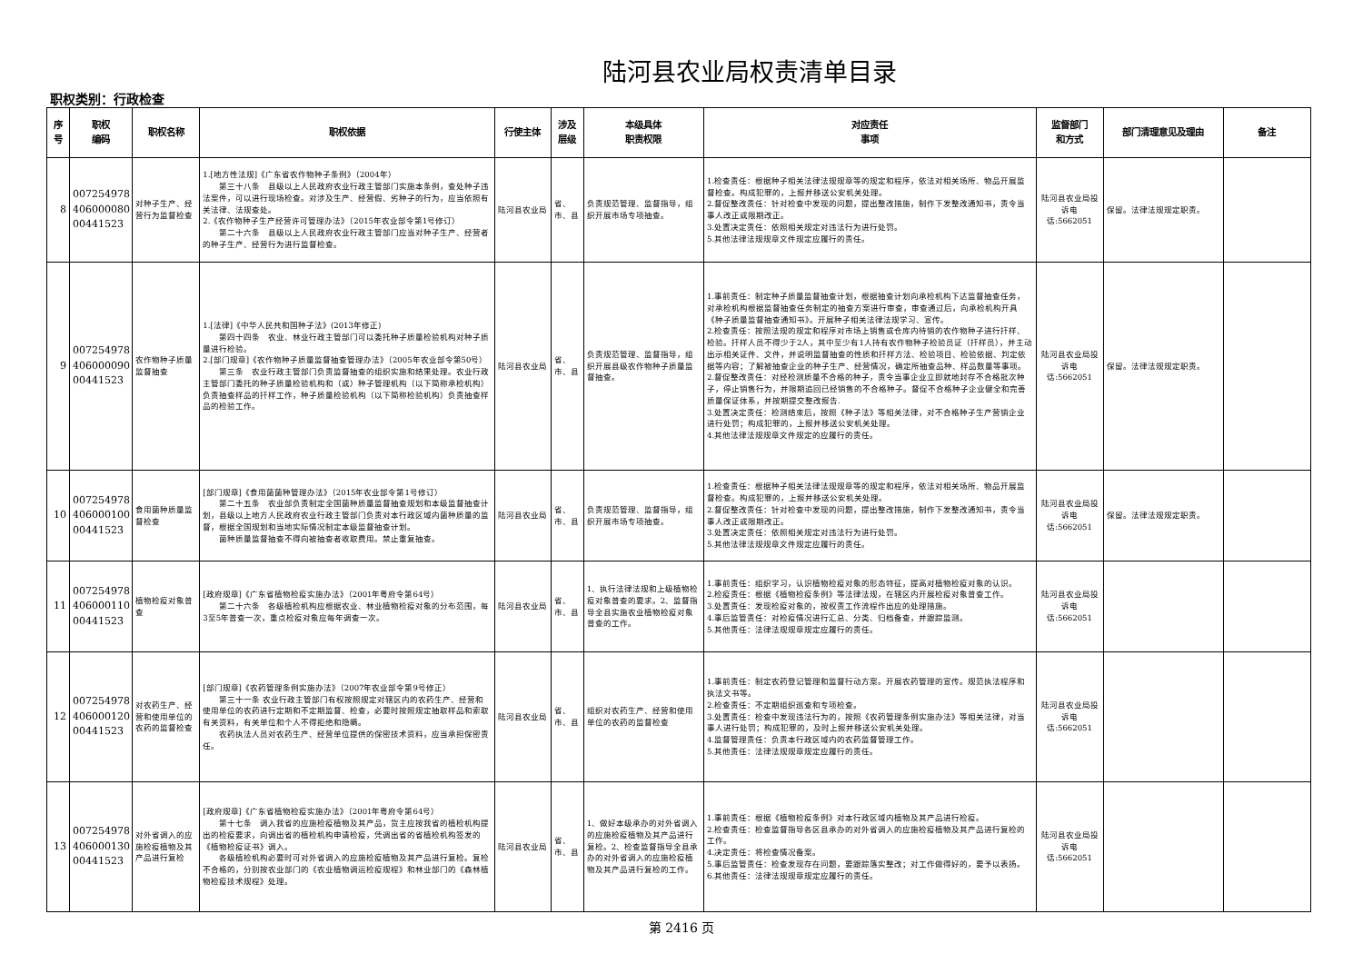陆河县农业局权责清单目录
职权类别：行政检查
| 序号 | 职权 编码 | 职权名称 | 职权依据 | 行使主体 | 涉及 层级 | 本级具体 职责权限 | 对应责任 事项 | 监督部门 和方式 | 部门清理意见及理由 | 备注 |
| --- | --- | --- | --- | --- | --- | --- | --- | --- | --- | --- |
| 8 | 007254978 406000080 00441523 | 对种子生产、经营行为监督检查 | 1.[地方性法规]《广东省农作物种子条例》（2004年） 第三十八条 县级以上人民政府农业行政主管部门实施本条例，查处种子违法案件，可以进行现场检查。对涉及生产、经营假、劣种子的行为，应当依照有关法律、法规查处。 2.《农作物种子生产经营许可管理办法》（2015年农业部令第1号修订） 第二十六条 县级以上人民政府农业行政主管部门应当对种子生产、经营者的种子生产、经营行为进行监督检查。 | 陆河县农业局 | 省、市、县 | 负责规范管理、监督指导，组织开展市场专项抽查。 | 1.检查责任：根据种子相关法律法规规章等的规定和程序，依法对相关场所、物品开展监督检查。构成犯罪的，上报并移送公安机关处理。 2.督促整改责任：针对检查中发现的问题，提出整改措施，制作下发整改通知书，责令当事人改正或限期改正。 3.处置决定责任：依照相关规定对违法行为进行处罚。 5.其他法律法规规章文件规定应履行的责任。 | 陆河县农业局投诉电话:5662051 | 保留。法律法规规定职责。 | |
| 9 | 007254978 406000090 00441523 | 农作物种子质量监督抽查 | 1.[法律]《中华人民共和国种子法》(2013年修正) 第四十四条 农业、林业行政主管部门可以委托种子质量检验机构对种子质量进行检验。 2.[部门规章]《农作物种子质量监督抽查管理办法》（2005年农业部令第50号） 第三条 农业行政主管部门负责监督抽查的组织实施和结果处理。农业行政主管部门委托的种子质量检验机构和（或）种子管理机构（以下简称承检机构）负责抽查样品的扦样工作，种子质量检验机构（以下简称检验机构）负责抽查样品的检验工作。 | 陆河县农业局 | 省、市、县 | 负责规范管理、监督指导，组织开展县级农作物种子质量监督抽查。 | 1.事前责任：制定种子质量监督抽查计划，根据抽查计划向承检机构下达监督抽查任务，对承检机构根据监督抽查任务制定的抽查方案进行审查，审查通过后，向承检机构开具《种子质量监督抽查通知书》。开展种子相关法律法规学习、宣传。 2.检查责任：按照法规的规定和程序对市场上销售或仓库内待销的农作物种子进行扦样、检验。扦样人员不得少于2人，其中至少有1人持有农作物种子检验员证（扦样员），并主动出示相关证件、文件，并说明监督抽查的性质和扦样方法、检验项目、检验依据、判定依据等内容；了解被抽查企业的种子生产、经营情况，确定所抽查品种、样品数量等事项。 2.督促整改责任：对经检测质量不合格的种子，责令当事企业立即就地封存不合格批次种子，停止销售行为，并限期追回已经销售的不合格种子。督促不合格种子企业健全和完善质量保证体系，并按期提交整改报告. 3.处置决定责任：检测结束后，按照《种子法》等相关法律，对不合格种子生产营销企业进行处罚；构成犯罪的，上报并移送公安机关处理。 4.其他法律法规规章文件规定的应履行的责任。 | 陆河县农业局投诉电话:5662051 | 保留。法律法规规定职责。 | |
| 10 | 007254978 406000100 00441523 | 食用菌种质量监督检查 | [部门规章]《食用菌菌种管理办法》（2015年农业部令第1号修订） 第二十五条 农业部负责制定全国菌种质量监督抽查规划和本级监督抽查计划，县级以上地方人民政府农业行政主管部门负责对本行政区域内菌种质量的监督，根据全国规划和当地实际情况制定本级监督抽查计划。 菌种质量监督抽查不得向被抽查者收取费用。禁止重复抽查。 | 陆河县农业局 | 省、市、县 | 负责规范管理、监督指导，组织开展市场专项抽查。 | 1.检查责任：根据种子相关法律法规规章等的规定和程序，依法对相关场所、物品开展监督检查。构成犯罪的，上报并移送公安机关处理。 2.督促整改责任：针对检查中发现的问题，提出整改措施，制作下发整改通知书，责令当事人改正或限期改正。 3.处置决定责任：依照相关规定对违法行为进行处罚。 5.其他法律法规规章文件规定应履行的责任。 | 陆河县农业局投诉电话:5662051 | 保留。法律法规规定职责。 | |
| 11 | 007254978 406000110 00441523 | 植物检疫对象普查 | [政府规章]《广东省植物检疫实施办法》（2001年粤府令第64号） 第二十六条 各级植检机构应根据农业、林业植物检疫对象的分布范围，每3至5年普查一次，重点检疫对象应每年调查一次。 | 陆河县农业局 | 省、市、县 | 1、执行法律法规和上级植物检疫对象普查的要求。2、监督指导全县实施农业植物检疫对象普查的工作。 | 1.事前责任：组织学习，认识植物检疫对象的形态特征，提高对植物检疫对象的认识。 2.检疫责任：根据《植物检疫条例》等法律法规，在辖区内开展检疫对象普查工作。 3.处置责任：发现检疫对象的，按权责工作流程作出应的处理措施。 4.事后监管责任：对检疫情况进行汇总、分类、归档备查，并跟踪监测。 5.其他责任：法律法规规章规定应履行的责任。 | 陆河县农业局投诉电话:5662051 | | |
| 12 | 007254978 406000120 00441523 | 对农药生产、经营和使用单位的农药的监督检查 | [部门规章]《农药管理条例实施办法》（2007年农业部令第9号修正） 第三十一条 农业行政主管部门有权按照规定对辖区内的农药生产、经营和使用单位的农药进行定期和不定期监督、检查，必要时按照规定抽取样品和索取有关资料，有关单位和个人不得拒绝和隐瞒。 农药执法人员对农药生产、经营单位提供的保密技术资料，应当承担保密责任。 | 陆河县农业局 | 省、市、县 | 组织对农药生产、经营和使用单位的农药的监督检查 | 1.事前责任：制定农药登记管理和监督行动方案。开展农药管理的宣传。规范执法程序和执法文书等。 2.检查责任：不定期组织巡查和专项检查。 3.处置责任：检查中发现违法行为的，按照《农药管理条例实施办法》等相关法律，对当事人进行处罚；构成犯罪的，及时上报并移送公安机关处理。 4.监督管理责任：负责本行政区域内的农药监督管理工作。 5.其他责任：法律法规规章规定应履行的责任。 | 陆河县农业局投诉电话:5662051 | | |
| 13 | 007254978 406000130 00441523 | 对外省调入的应施检疫植物及其产品进行复检 | [政府规章]《广东省植物检疫实施办法》（2001年粤府令第64号） 第十七条 调入我省的应施检疫植物及其产品，货主应按我省的植检机构提出的检疫要求，向调出省的植检机构申请检疫，凭调出省的省植检机构签发的《植物检疫证书》调入。 各级植检机构必要时可对外省调入的应施检疫植物及其产品进行复检。复检不合格的，分别按农业部门的《农业植物调运检疫规程》和林业部门的《森林植物检疫技术规程》处理。 | 陆河县农业局 | 省、市、县 | 1、做好本级承办的对外省调入的应施检疫植物及其产品进行复检。2、检查监督指导全县承办的对外省调入的应施检疫植物及其产品进行复检的工作。 | 1.事前责任：根据《植物检疫条例》对本行政区域内植物及其产品进行检疫。 2.检查责任：检查监督指导各区县承办的对外省调入的应施检疫植物及其产品进行复检的工作。 4.决定责任：将检查情况备案。 5.事后监管责任：检查发现存在问题，要跟踪落实整改；对工作做得好的，要予以表扬。 6.其他责任：法律法规规章规定应履行的责任。 | 陆河县农业局投诉电话:5662051 | | |
第 2416 页